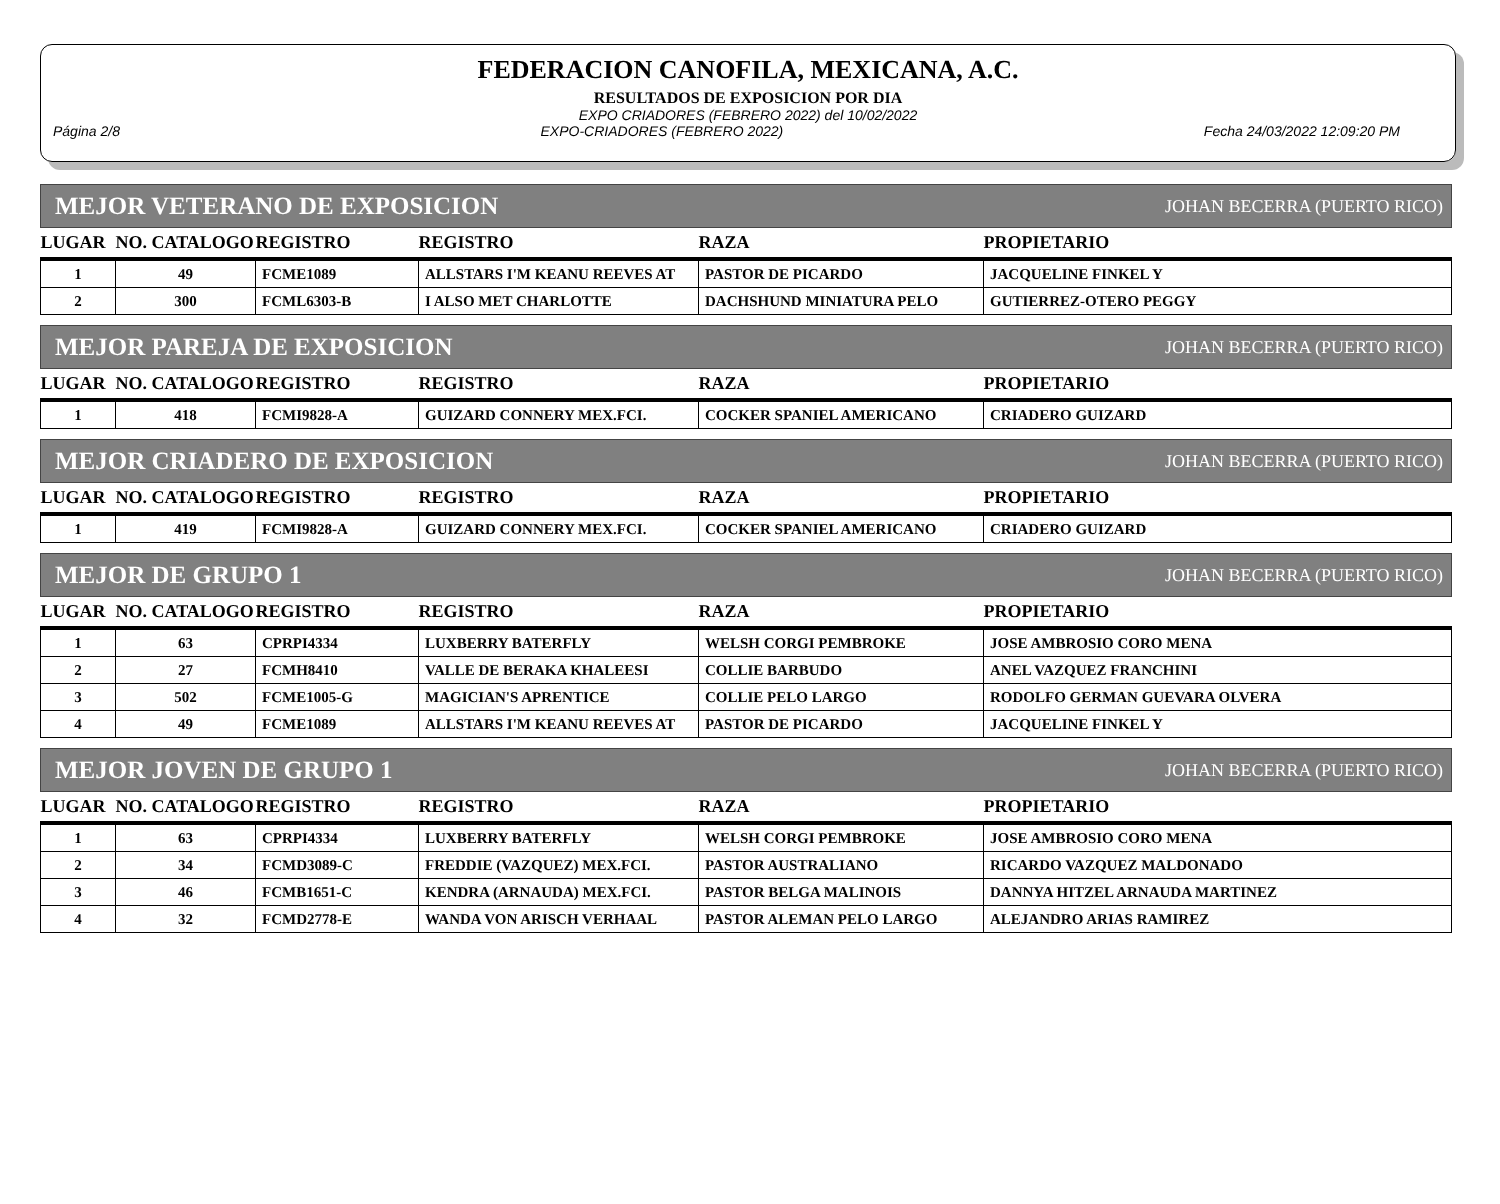FEDERACION CANOFILA, MEXICANA, A.C.
RESULTADOS DE EXPOSICION POR DIA
EXPO CRIADORES (FEBRERO 2022) del 10/02/2022
Página 2/8 EXPO-CRIADORES (FEBRERO 2022) Fecha 24/03/2022 12:09:20 PM
MEJOR VETERANO DE EXPOSICION JOHAN BECERRA (PUERTO RICO)
| LUGAR | NO. CATALOGO | REGISTRO | REGISTRO | RAZA | PROPIETARIO |
| --- | --- | --- | --- | --- | --- |
| 1 | 49 | FCME1089 | ALLSTARS I'M KEANU REEVES AT | PASTOR DE PICARDO | JACQUELINE FINKEL Y |
| 2 | 300 | FCML6303-B | I ALSO MET CHARLOTTE | DACHSHUND MINIATURA PELO | GUTIERREZ-OTERO PEGGY |
MEJOR PAREJA DE EXPOSICION JOHAN BECERRA (PUERTO RICO)
| LUGAR | NO. CATALOGO | REGISTRO | REGISTRO | RAZA | PROPIETARIO |
| --- | --- | --- | --- | --- | --- |
| 1 | 418 | FCMI9828-A | GUIZARD CONNERY MEX.FCI. | COCKER SPANIEL AMERICANO | CRIADERO GUIZARD |
MEJOR CRIADERO DE EXPOSICION JOHAN BECERRA (PUERTO RICO)
| LUGAR | NO. CATALOGO | REGISTRO | REGISTRO | RAZA | PROPIETARIO |
| --- | --- | --- | --- | --- | --- |
| 1 | 419 | FCMI9828-A | GUIZARD CONNERY MEX.FCI. | COCKER SPANIEL AMERICANO | CRIADERO GUIZARD |
MEJOR DE GRUPO 1 JOHAN BECERRA (PUERTO RICO)
| LUGAR | NO. CATALOGO | REGISTRO | REGISTRO | RAZA | PROPIETARIO |
| --- | --- | --- | --- | --- | --- |
| 1 | 63 | CPRPI4334 | LUXBERRY BATERFLY | WELSH CORGI PEMBROKE | JOSE AMBROSIO CORO MENA |
| 2 | 27 | FCMH8410 | VALLE DE BERAKA KHALEESI | COLLIE BARBUDO | ANEL VAZQUEZ FRANCHINI |
| 3 | 502 | FCME1005-G | MAGICIAN'S APRENTICE | COLLIE PELO LARGO | RODOLFO GERMAN GUEVARA OLVERA |
| 4 | 49 | FCME1089 | ALLSTARS I'M KEANU REEVES AT | PASTOR DE PICARDO | JACQUELINE FINKEL Y |
MEJOR JOVEN DE GRUPO 1 JOHAN BECERRA (PUERTO RICO)
| LUGAR | NO. CATALOGO | REGISTRO | REGISTRO | RAZA | PROPIETARIO |
| --- | --- | --- | --- | --- | --- |
| 1 | 63 | CPRPI4334 | LUXBERRY BATERFLY | WELSH CORGI PEMBROKE | JOSE AMBROSIO CORO MENA |
| 2 | 34 | FCMD3089-C | FREDDIE (VAZQUEZ) MEX.FCI. | PASTOR AUSTRALIANO | RICARDO VAZQUEZ MALDONADO |
| 3 | 46 | FCMB1651-C | KENDRA (ARNAUDA) MEX.FCI. | PASTOR BELGA MALINOIS | DANNYA HITZEL ARNAUDA MARTINEZ |
| 4 | 32 | FCMD2778-E | WANDA VON ARISCH VERHAAL | PASTOR ALEMAN PELO LARGO | ALEJANDRO ARIAS RAMIREZ |